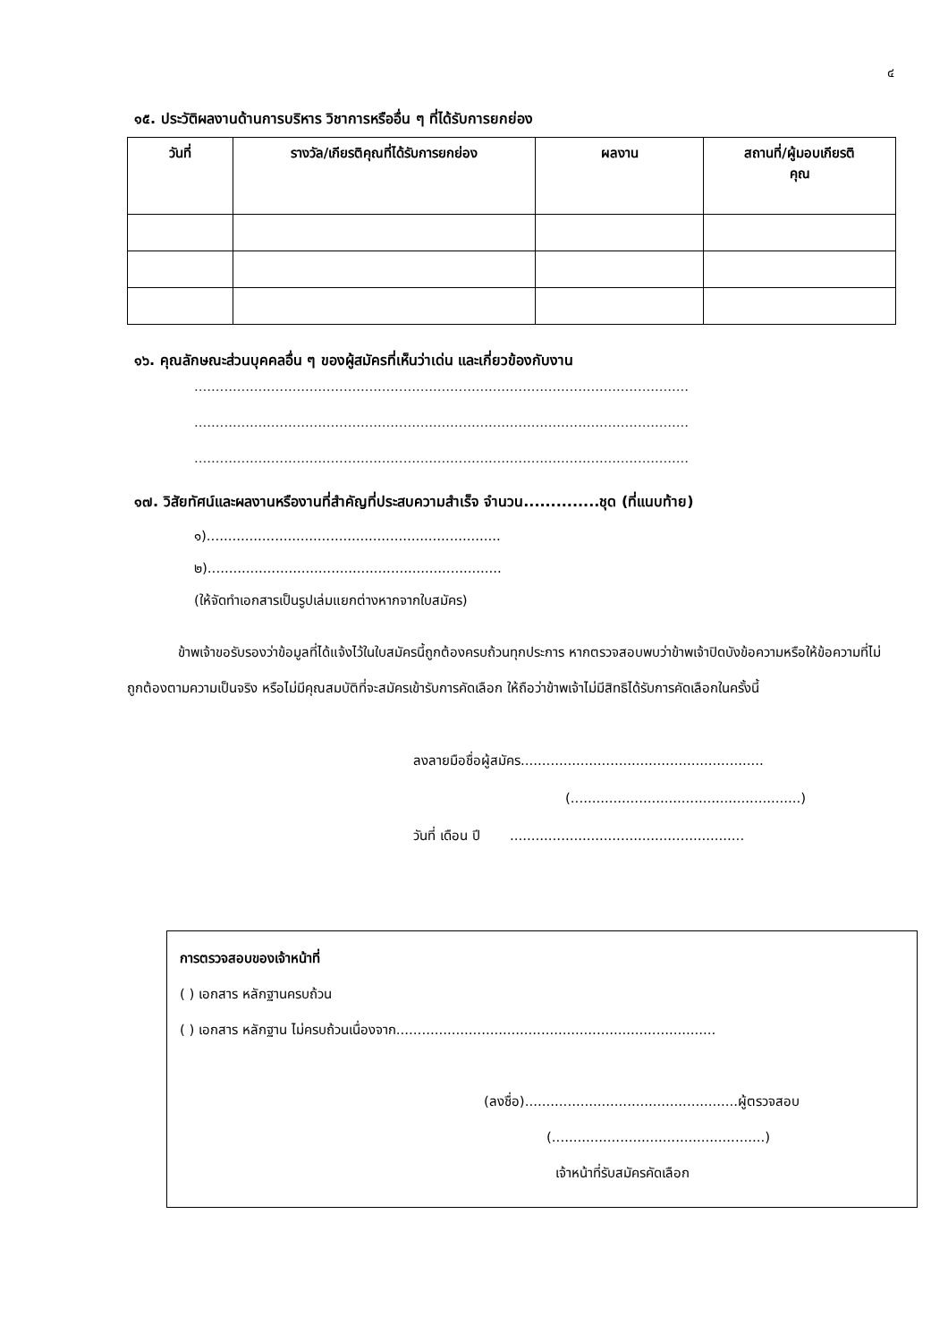๔
๑๕. ประวัติผลงานด้านการบริหาร วิชาการหรืออื่น ๆ ที่ได้รับการยกย่อง
| วันที่ | รางวัล/เกียรติคุณที่ได้รับการยกย่อง | ผลงาน | สถานที่/ผู้มอบเกียรติ คุณ |
| --- | --- | --- | --- |
๑๖. คุณลักษณะส่วนบุคคลอื่น ๆ ของผู้สมัครที่เห็นว่าเด่น และเกี่ยวข้องกับงาน
....................................................................................................................
....................................................................................................................
....................................................................................................................
๑๗. วิสัยทัศน์และผลงานหรืองานที่สำคัญที่ประสบความสำเร็จ จำนวน..............ชุด (ที่แนบท้าย)
๑).....................................................................
๒).....................................................................
(ให้จัดทำเอกสารเป็นรูปเล่มแยกต่างหากจากใบสมัคร)
ข้าพเจ้าขอรับรองว่าข้อมูลที่ได้แจ้งไว้ในใบสมัครนี้ถูกต้องครบถ้วนทุกประการ หากตรวจสอบพบว่าข้าพเจ้าปิดบังข้อความหรือให้ข้อความที่ไม่ถูกต้องตามความเป็นจริง หรือไม่มีคุณสมบัติที่จะสมัครเข้ารับการคัดเลือก ให้ถือว่าข้าพเจ้าไม่มีสิทธิได้รับการคัดเลือกในครั้งนี้
ลงลายมือชื่อผู้สมัคร.........................................................
(......................................................)
วันที่ เดือน ปี .......................................................
การตรวจสอบของเจ้าหน้าที่
( ) เอกสาร หลักฐานครบถ้วน
( ) เอกสาร หลักฐาน ไม่ครบถ้วนเนื่องจาก...........................................................................
(ลงชื่อ)..................................................ผู้ตรวจสอบ
(..................................................)
เจ้าหน้าที่รับสมัครคัดเลือก